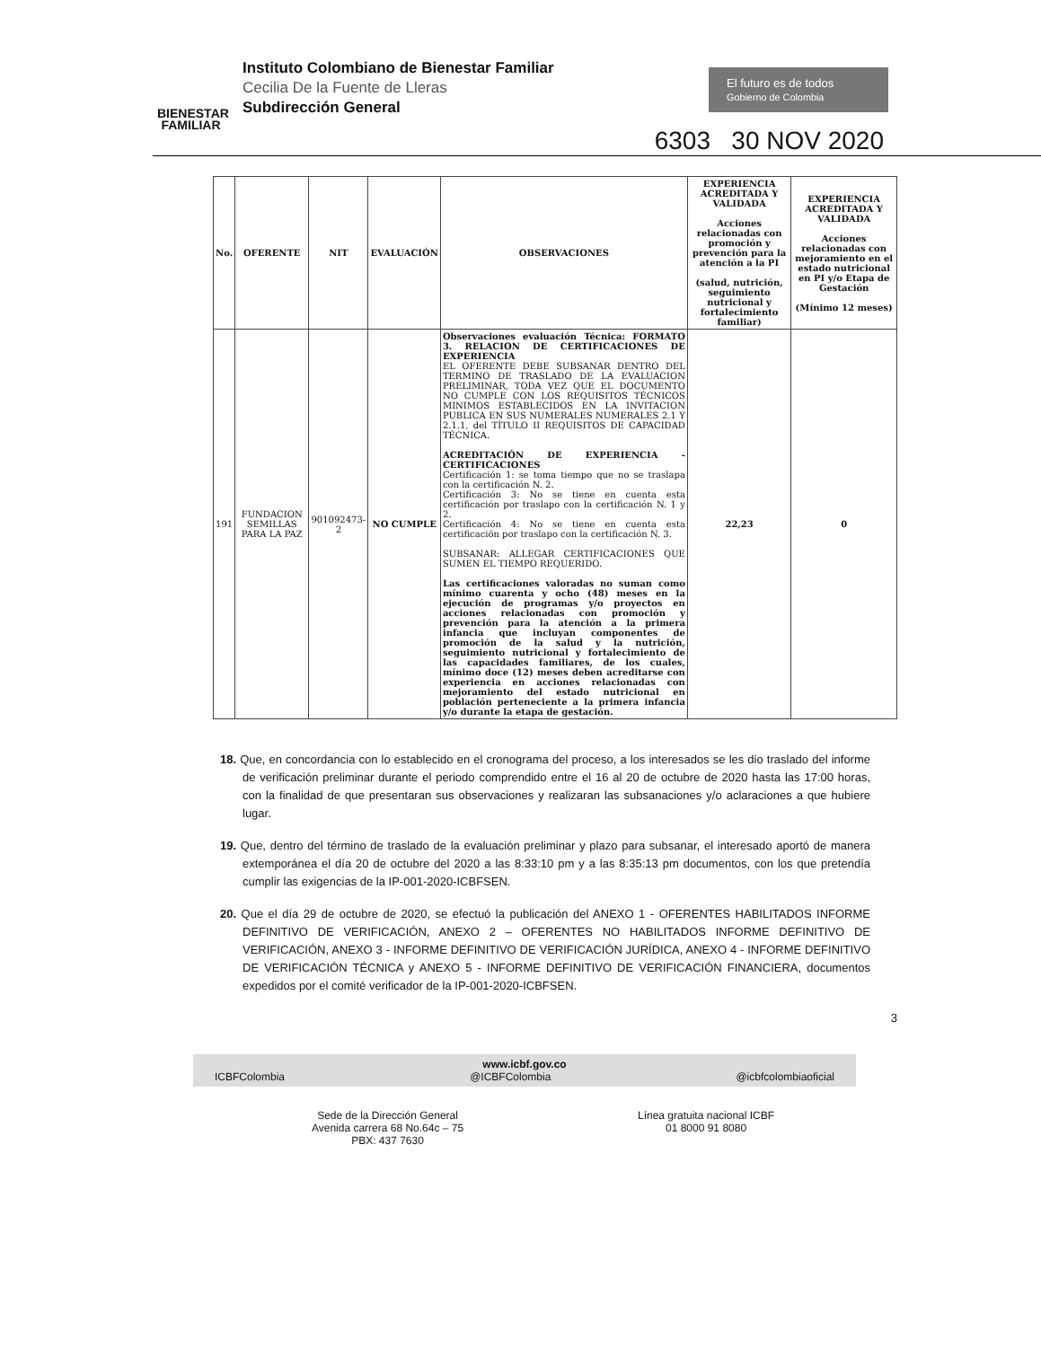BIENESTAR FAMILIAR
Instituto Colombiano de Bienestar Familiar
Cecilia De la Fuente de Lleras
Subdirección General
El futuro es de todos Gobierno de Colombia
6303 30 NOV 2020
| No. | OFERENTE | NIT | EVALUACIÓN | OBSERVACIONES | EXPERIENCIA ACREDITADA Y VALIDADA Acciones relacionadas con promoción y prevención para la atención a la PI (salud, nutrición, seguimiento nutricional y fortalecimiento familiar) | EXPERIENCIA ACREDITADA Y VALIDADA Acciones relacionadas con mejoramiento en el estado nutricional en PI y/o Etapa de Gestación (Mínimo 12 meses) |
| --- | --- | --- | --- | --- | --- | --- |
| 191 | FUNDACION SEMILLAS PARA LA PAZ | 901092473-2 | NO CUMPLE | Observaciones evaluación Técnica: FORMATO 3. RELACION DE CERTIFICACIONES DE EXPERIENCIA EL OFERENTE DEBE SUBSANAR DENTRO DEL TERMINO DE TRASLADO DE LA EVALUACION PRELIMINAR, TODA VEZ QUE EL DOCUMENTO NO CUMPLE CON LOS REQUISITOS TÉCNICOS MINIMOS ESTABLECIDOS EN LA INVITACION PUBLICA EN SUS NUMERALES NUMERALES 2.1 Y 2.1.1, del TÍTULO II REQUISITOS DE CAPACIDAD TÉCNICA. ACREDITACIÓN DE EXPERIENCIA - CERTIFICACIONES Certificación 1: se toma tiempo que no se traslapa con la certificación N. 2. Certificación 3: No se tiene en cuenta esta certificación por traslapo con la certificación N. 1 y 2. Certificación 4: No se tiene en cuenta esta certificación por traslapo con la certificación N. 3. SUBSANAR: ALLEGAR CERTIFICACIONES QUE SUMEN EL TIEMPO REQUERIDO. Las certificaciones valoradas no suman como mínimo cuarenta y ocho (48) meses en la ejecución de programas y/o proyectos en acciones relacionadas con promoción y prevención para la atención a la primera infancia que incluyan componentes de promoción de la salud y la nutrición, seguimiento nutricional y fortalecimiento de las capacidades familiares, de los cuales, mínimo doce (12) meses deben acreditarse con experiencia en acciones relacionadas con mejoramiento del estado nutricional en población perteneciente a la primera infancia y/o durante la etapa de gestación. | 22,23 | 0 |
18. Que, en concordancia con lo establecido en el cronograma del proceso, a los interesados se les dio traslado del informe de verificación preliminar durante el periodo comprendido entre el 16 al 20 de octubre de 2020 hasta las 17:00 horas, con la finalidad de que presentaran sus observaciones y realizaran las subsanaciones y/o aclaraciones a que hubiere lugar.
19. Que, dentro del término de traslado de la evaluación preliminar y plazo para subsanar, el interesado aportó de manera extemporánea el día 20 de octubre del 2020 a las 8:33:10 pm y a las 8:35:13 pm documentos, con los que pretendía cumplir las exigencias de la IP-001-2020-ICBFSEN.
20. Que el día 29 de octubre de 2020, se efectuó la publicación del ANEXO 1 - OFERENTES HABILITADOS INFORME DEFINITIVO DE VERIFICACIÓN, ANEXO 2 – OFERENTES NO HABILITADOS INFORME DEFINITIVO DE VERIFICACIÓN, ANEXO 3 - INFORME DEFINITIVO DE VERIFICACIÓN JURÍDICA, ANEXO 4 - INFORME DEFINITIVO DE VERIFICACIÓN TÉCNICA y ANEXO 5 - INFORME DEFINITIVO DE VERIFICACIÓN FINANCIERA, documentos expedidos por el comité verificador de la IP-001-2020-ICBFSEN.
3
www.icbf.gov.co
ICBFColombia @ICBFColombia @icbfcolombiaoficial
Sede de la Dirección General
Avenida carrera 68 No.64c – 75
PBX: 437 7630
Línea gratuita nacional ICBF
01 8000 91 8080